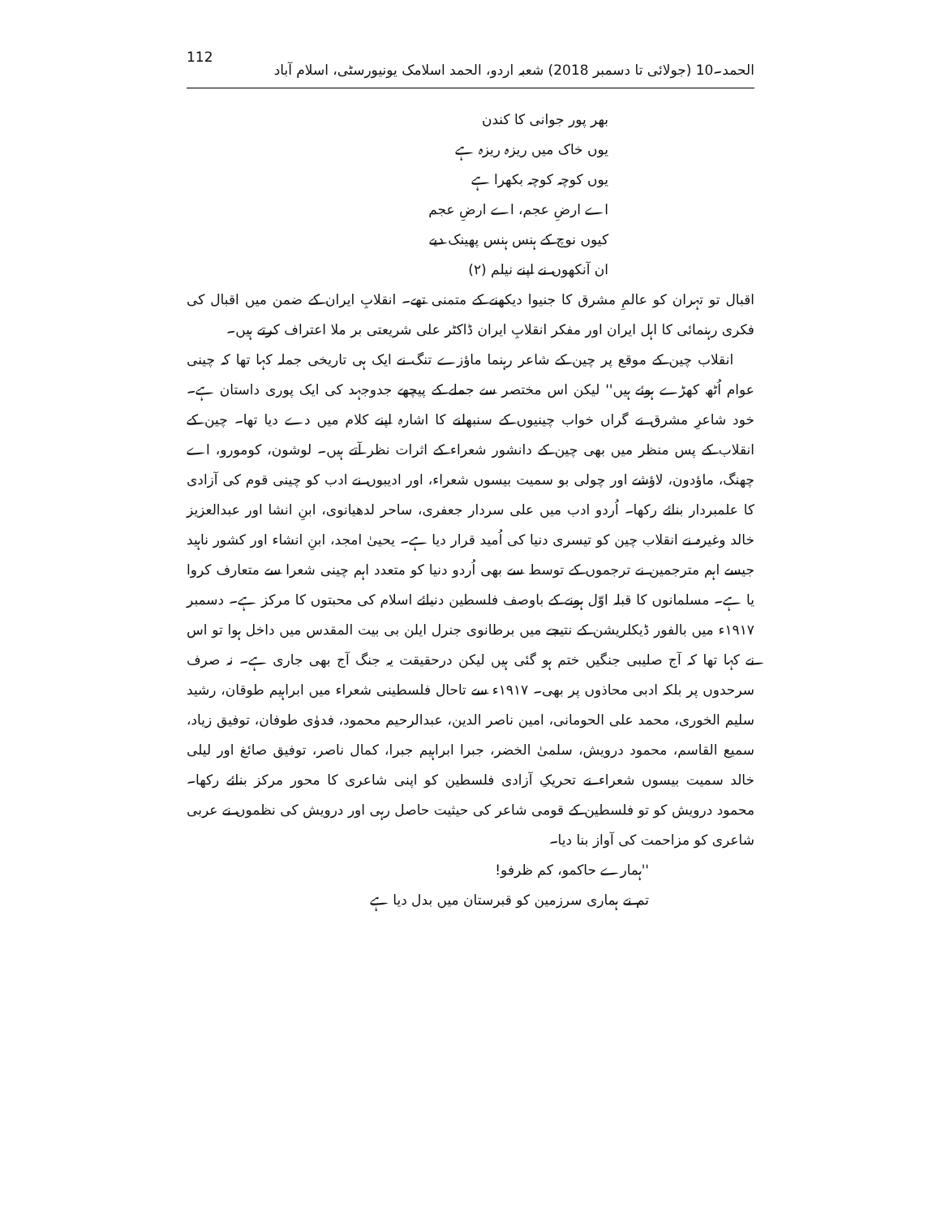112 الحمد۔10 (جولائی تا دسمبر 2018) شعبہ اردو، الحمد اسلامک یونیورسٹی، اسلام آباد
بھر پور جوانی کا کندن
یوں خاک میں ریزہ ریزہ ہے
یوں کوچہ کوچہ بکھرا ہے
اے ارضِ عجم، اے ارضِ عجم
کیوں نوچ کے ہنس ہنس پھینک دیے
ان آنکھوں نے اپنے نیلم (۲)
اقبال تو تہران کو عالمِ مشرق کا جنیوا دیکھنے کے متمنی تھے۔ انقلابِ ایران کے ضمن میں اقبال کی فکری رہنمائی کا اہل ایران اور مفکر انقلابِ ایران ڈاکٹر علی شریعتی بر ملا اعتراف کرتے ہیں۔
انقلاب چین کے موقع پر چین کے شاعر رہنما ماؤزے تنگ نے ایک ہی تاریخی جملہ کہا تھا کہ چینی عوام اُٹھ کھڑے ہوئے ہیں'' لیکن اس مختصر سے جملے کے پیچھے جدوجہد کی ایک پوری داستان ہے۔ خود شاعرِ مشرق نے گراں خواب چینیوں کے سنبھلنے کا اشارہ اپنے کلام میں دے دیا تھا۔ چین کے انقلاب کے پس منظر میں بھی چین کے دانشور شعراء کے اثرات نظر آتے ہیں۔ لوشون، کومورو، اے چھنگ، ماؤدون، لاؤشے اور چولی بو سمیت بیسوں شعراء، اور ادیبوں نے ادب کو چینی قوم کی آزادی کا علمبردار بنائے رکھا۔ اُردو ادب میں علی سردار جعفری، ساحر لدھیانوی، ابنِ انشا اور عبدالعزیز خالد وغیرہ نے انقلاب چین کو تیسری دنیا کی اُمید قرار دیا ہے۔ یحییٰ امجد، ابنِ انشاء اور کشور ناہید جیسے اہم مترجمین نے ترجموں کے توسط سے بھی اُردو دنیا کو متعدد اہم چینی شعرا سے متعارف کروا یا ہے۔ مسلمانوں کا قبلہ اوّل ہونے کے باوصف فلسطین دنیائے اسلام کی محبتوں کا مرکز ہے۔ دسمبر ۱۹۱۷ء میں بالفور ڈیکلریشن کے نتیجے میں برطانوی جنرل ایلن بی بیت المقدس میں داخل ہوا تو اس نے کہا تھا کہ آج صلیبی جنگیں ختم ہو گئی ہیں لیکن درحقیقت یہ جنگ آج بھی جاری ہے۔ نہ صرف سرحدوں پر بلکہ ادبی محاذوں پر بھی۔ ۱۹۱۷ء سے تاحال فلسطینی شعراء میں ابراہیم طوقان، رشید سلیم الخوری، محمد علی الحومانی، امین ناصر الدین، عبدالرحیم محمود، فدوٰی طوفان، توفیق زیاد، سمیع القاسم، محمود درویش، سلمیٰ الخضر، جبرا ابراہیم جبرا، کمال ناصر، توفیق صائغ اور لیلی خالد سمیت بیسوں شعراء نے تحریکِ آزادی فلسطین کو اپنی شاعری کا محور مرکز بنائے رکھا۔ محمود درویش کو تو فلسطین کے قومی شاعر کی حیثیت حاصل رہی اور درویش کی نظموں نے عربی شاعری کو مزاحمت کی آواز بنا دیا۔
''ہمارے حاکمو، کم ظرفو!
تم نے ہماری سرزمین کو قبرستان میں بدل دیا ہے